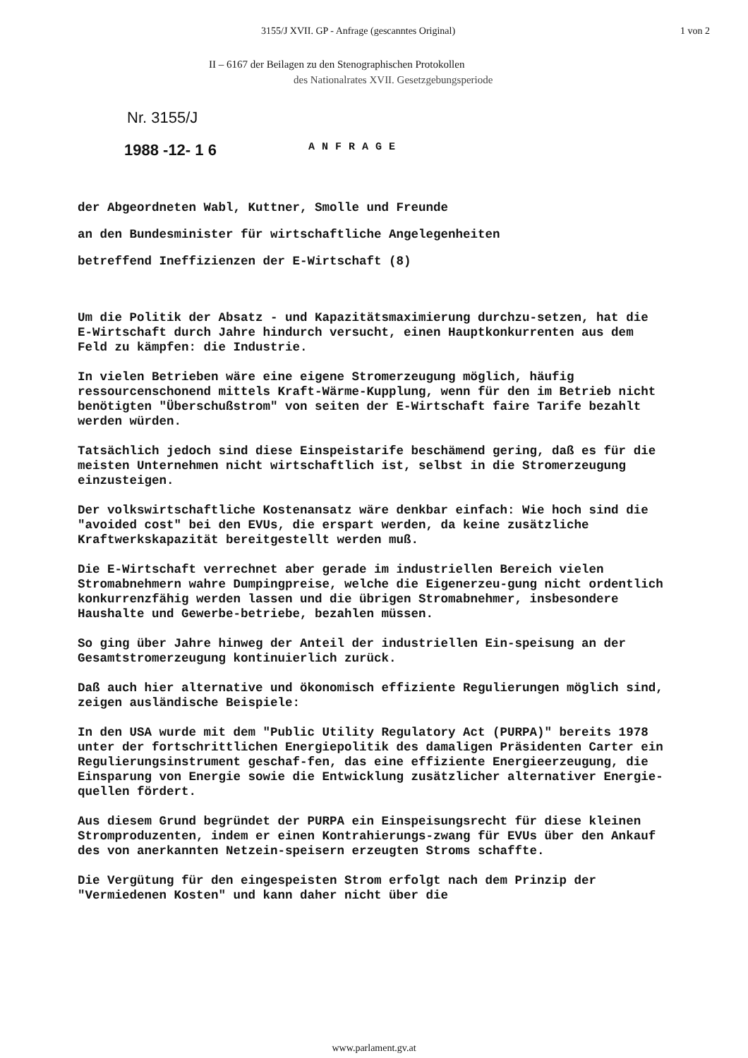3155/J XVII. GP - Anfrage (gescanntes Original) 1 von 2
II – 6167 der Beilagen zu den Stenographischen Protokollen
des Nationalrates XVII. Gesetzgebungsperiode
Nr. 3155/J
1988 -12- 1 6 ANFRAGE
der Abgeordneten Wabl, Kuttner, Smolle und Freunde
an den Bundesminister für wirtschaftliche Angelegenheiten
betreffend Ineffizienzen der E-Wirtschaft (8)
Um die Politik der Absatz - und Kapazitätsmaximierung durchzu-setzen, hat die E-Wirtschaft durch Jahre hindurch versucht, einen Hauptkonkurrenten aus dem Feld zu kämpfen: die Industrie.
In vielen Betrieben wäre eine eigene Stromerzeugung möglich, häufig ressourcenschonend mittels Kraft-Wärme-Kupplung, wenn für den im Betrieb nicht benötigten "Überschußstrom" von seiten der E-Wirtschaft faire Tarife bezahlt werden würden.
Tatsächlich jedoch sind diese Einspeistarife beschämend gering, daß es für die meisten Unternehmen nicht wirtschaftlich ist, selbst in die Stromerzeugung einzusteigen.
Der volkswirtschaftliche Kostenansatz wäre denkbar einfach: Wie hoch sind die "avoided cost" bei den EVUs, die erspart werden, da keine zusätzliche Kraftwerkskapazität bereitgestellt werden muß.
Die E-Wirtschaft verrechnet aber gerade im industriellen Bereich vielen Stromabnehmern wahre Dumpingpreise, welche die Eigenerzeu-gung nicht ordentlich konkurrenzfähig werden lassen und die übrigen Stromabnehmer, insbesondere Haushalte und Gewerbe-betriebe, bezahlen müssen.
So ging über Jahre hinweg der Anteil der industriellen Ein-speisung an der Gesamtstromerzeugung kontinuierlich zurück.
Daß auch hier alternative und ökonomisch effiziente Regulierungen möglich sind, zeigen ausländische Beispiele:
In den USA wurde mit dem "Public Utility Regulatory Act (PURPA)" bereits 1978 unter der fortschrittlichen Energiepolitik des damaligen Präsidenten Carter ein Regulierungsinstrument geschaf-fen, das eine effiziente Energieerzeugung, die Einsparung von Energie sowie die Entwicklung zusätzlicher alternativer Energie-quellen fördert.
Aus diesem Grund begründet der PURPA ein Einspeisungsrecht für diese kleinen Stromproduzenten, indem er einen Kontrahierungs-zwang für EVUs über den Ankauf des von anerkannten Netzein-speisern erzeugten Stroms schaffte.
Die Vergütung für den eingespeisten Strom erfolgt nach dem Prinzip der "Vermiedenen Kosten" und kann daher nicht über die
www.parlament.gv.at